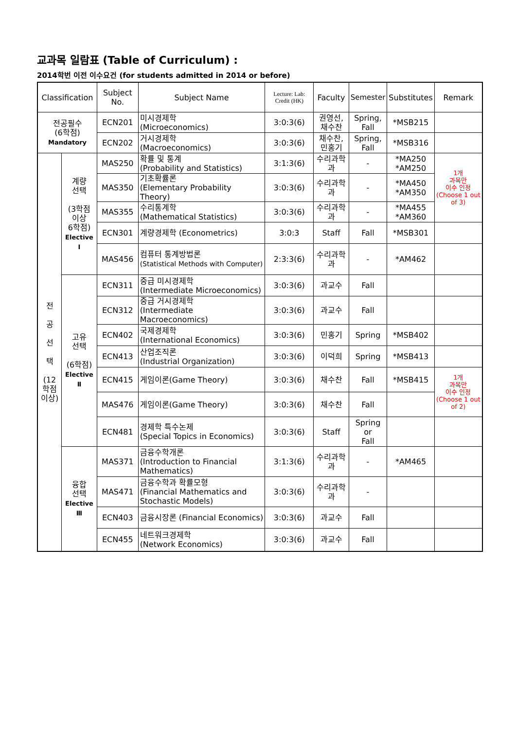교과목 일람표 (Table of Curriculum) :
2014학번 이전 이수요건 (for students admitted in 2014 or before)
| Classification | | Subject No. | Subject Name | Lecture: Lab: Credit (HK) | Faculty | Semester | Substitutes | Remark |
| --- | --- | --- | --- | --- | --- | --- | --- | --- |
| 전공필수 (6학점) Mandatory | | ECN201 | 미시경제학 (Microeconomics) | 3:0:3(6) | 권영선, 채수찬 | Spring, Fall | *MSB215 | |
| | | ECN202 | 거시경제학 (Macroeconomics) | 3:0:3(6) | 채수찬, 민홍기 | Spring, Fall | *MSB316 | |
| 전 공 선 택 (12 학점 이상) | 계량 선택 (3학점 이상 6학점) Elective Ⅰ | MAS250 | 확률 및 통계 (Probability and Statistics) | 3:1:3(6) | 수리과학과 | - | *MA250 *AM250 | 1개 과목만 이수 인정 (Choose 1 out of 3) |
| | | MAS350 | 기초확률론 (Elementary Probability Theory) | 3:0:3(6) | 수리과학과 | - | *MA450 *AM350 | |
| | | MAS355 | 수리통계학 (Mathematical Statistics) | 3:0:3(6) | 수리과학과 | - | *MA455 *AM360 | |
| | | ECN301 | 계량경제학 (Econometrics) | 3:0:3 | Staff | Fall | *MSB301 | |
| | | MAS456 | 컴퓨터 통계방법론 (Statistical Methods with Computer) | 2:3:3(6) | 수리과학과 | - | *AM462 | |
| | 고유 선택 (6학점) Elective Ⅱ | ECN311 | 중급 미시경제학 (Intermediate Microeconomics) | 3:0:3(6) | 과교수 | Fall | | |
| | | ECN312 | 중급 거시경제학 (Intermediate Macroeconomics) | 3:0:3(6) | 과교수 | Fall | | |
| | | ECN402 | 국제경제학 (International Economics) | 3:0:3(6) | 민홍기 | Spring | *MSB402 | |
| | | ECN413 | 산업조직론 (Industrial Organization) | 3:0:3(6) | 이덕희 | Spring | *MSB413 | |
| | | ECN415 | 게임이론(Game Theory) | 3:0:3(6) | 채수찬 | Fall | *MSB415 | 1개 과목만 이수 인정 (Choose 1 out of 2) |
| | | MAS476 | 게임이론(Game Theory) | 3:0:3(6) | 채수찬 | Fall | | |
| | | ECN481 | 경제학 특수논제 (Special Topics in Economics) | 3:0:3(6) | Staff | Spring or Fall | | |
| | 융합 선택 Elective Ⅲ | MAS371 | 금융수학개론 (Introduction to Financial Mathematics) | 3:1:3(6) | 수리과학과 | - | *AM465 | |
| | | MAS471 | 금융수학과 확률모형 (Financial Mathematics and Stochastic Models) | 3:0:3(6) | 수리과학과 | - | | |
| | | ECN403 | 금융시장론 (Financial Economics) | 3:0:3(6) | 과교수 | Fall | | |
| | | ECN455 | 네트워크경제학 (Network Economics) | 3:0:3(6) | 과교수 | Fall | | |